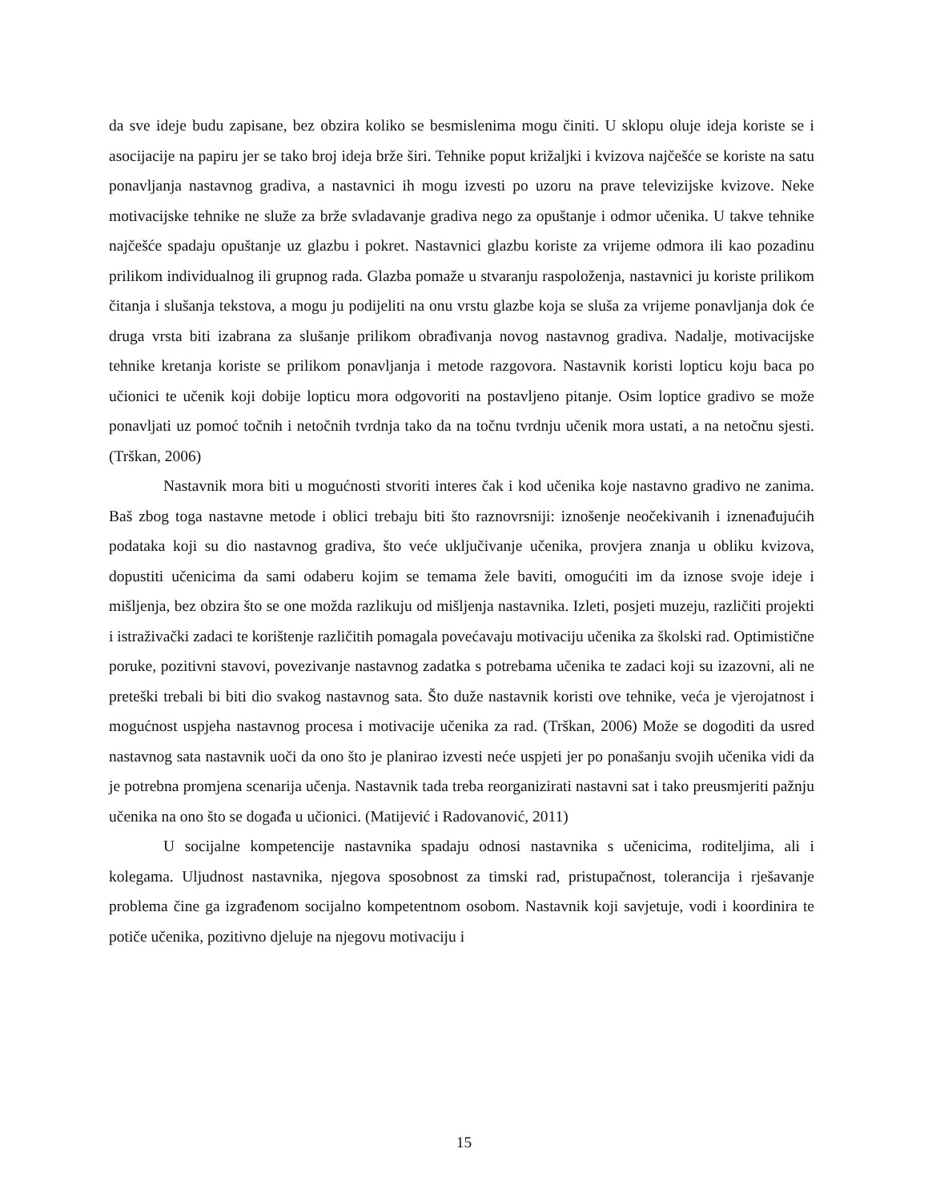da sve ideje budu zapisane, bez obzira koliko se besmislenima mogu činiti. U sklopu oluje ideja koriste se i asocijacije na papiru jer se tako broj ideja brže širi. Tehnike poput križaljki i kvizova najčešće se koriste na satu ponavljanja nastavnog gradiva, a nastavnici ih mogu izvesti po uzoru na prave televizijske kvizove. Neke motivacijske tehnike ne služe za brže svladavanje gradiva nego za opuštanje i odmor učenika. U takve tehnike najčešće spadaju opuštanje uz glazbu i pokret. Nastavnici glazbu koriste za vrijeme odmora ili kao pozadinu prilikom individualnog ili grupnog rada. Glazba pomaže u stvaranju raspoloženja, nastavnici ju koriste prilikom čitanja i slušanja tekstova, a mogu ju podijeliti na onu vrstu glazbe koja se sluša za vrijeme ponavljanja dok će druga vrsta biti izabrana za slušanje prilikom obrađivanja novog nastavnog gradiva. Nadalje, motivacijske tehnike kretanja koriste se prilikom ponavljanja i metode razgovora. Nastavnik koristi lopticu koju baca po učionici te učenik koji dobije lopticu mora odgovoriti na postavljeno pitanje. Osim loptice gradivo se može ponavljati uz pomoć točnih i netočnih tvrdnja tako da na točnu tvrdnju učenik mora ustati, a na netočnu sjesti. (Trškan, 2006)
Nastavnik mora biti u mogućnosti stvoriti interes čak i kod učenika koje nastavno gradivo ne zanima. Baš zbog toga nastavne metode i oblici trebaju biti što raznovrsniji: iznošenje neočekivanih i iznenađujućih podataka koji su dio nastavnog gradiva, što veće uključivanje učenika, provjera znanja u obliku kvizova, dopustiti učenicima da sami odaberu kojim se temama žele baviti, omogućiti im da iznose svoje ideje i mišljenja, bez obzira što se one možda razlikuju od mišljenja nastavnika. Izleti, posjeti muzeju, različiti projekti i istraživački zadaci te korištenje različitih pomagala povećavaju motivaciju učenika za školski rad. Optimistične poruke, pozitivni stavovi, povezivanje nastavnog zadatka s potrebama učenika te zadaci koji su izazovni, ali ne preteški trebali bi biti dio svakog nastavnog sata. Što duže nastavnik koristi ove tehnike, veća je vjerojatnost i mogućnost uspjeha nastavnog procesa i motivacije učenika za rad. (Trškan, 2006) Može se dogoditi da usred nastavnog sata nastavnik uoči da ono što je planirao izvesti neće uspjeti jer po ponašanju svojih učenika vidi da je potrebna promjena scenarija učenja. Nastavnik tada treba reorganizirati nastavni sat i tako preusmjeriti pažnju učenika na ono što se događa u učionici. (Matijević i Radovanović, 2011)
U socijalne kompetencije nastavnika spadaju odnosi nastavnika s učenicima, roditeljima, ali i kolegama. Uljudnost nastavnika, njegova sposobnost za timski rad, pristupačnost, tolerancija i rješavanje problema čine ga izgrađenom socijalno kompetentnom osobom. Nastavnik koji savjetuje, vodi i koordinira te potiče učenika, pozitivno djeluje na njegovu motivaciju i
15